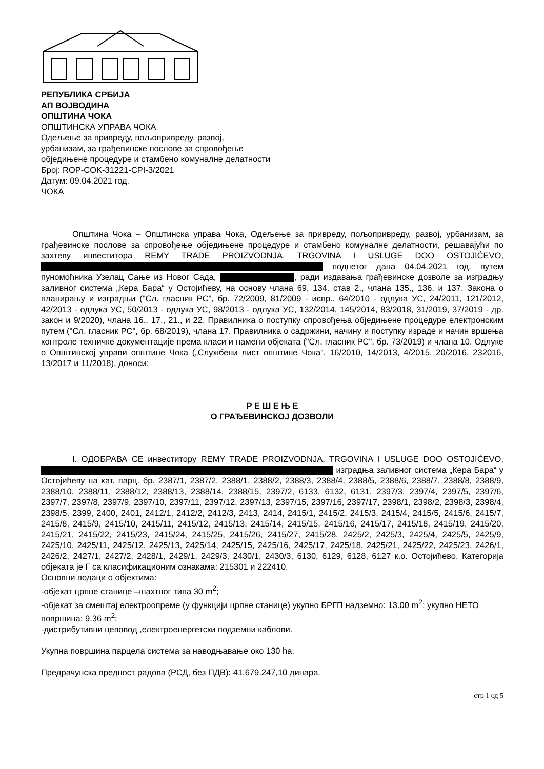РЕПУБЛИКА СРБИЈА
АП ВОЈВОДИНА
ОПШТИНА ЧОКА
ОПШТИНСКА УПРАВА ЧОКА
Одељење за привреду, пољопривреду, развој,
урбанизам, за грађевинске послове за спровођење
обједињене процедуре и стамбено комуналне делатности
Број: ROP-COK-31221-CPI-3/2021
Датум: 09.04.2021 год.
ЧОКА
Општина Чока – Општинска управа Чока, Одељење за привреду, пољопривреду, развој, урбанизам, за грађевинске послове за спровођење обједињене процедуре и стамбено комуналне делатности, решавајући по захтеву инвеститора REMY TRADE PROIZVODNJA, TRGOVINA I USLUGE DOO OSTOJIĆEVO, поднетог дана 04.04.2021 год. путем пуномоћника Узелац Сање из Новог Сада, , ради издавања грађевинске дозволе за изградњу заливног система „Кера Бара“ у Остојићеву, на основу члана 69, 134. став 2., члана 135., 136. и 137. Закона о планирању и изградњи ("Сл. гласник РС", бр. 72/2009, 81/2009 - испр., 64/2010 - одлука УС, 24/2011, 121/2012, 42/2013 - одлука УС, 50/2013 - одлука УС, 98/2013 - одлука УС, 132/2014, 145/2014, 83/2018, 31/2019, 37/2019 - др. закон и 9/2020), члана 16., 17., 21., и 22. Правилника о поступку спровођења обједињене процедуре електронским путем ("Сл. гласник РС", бр. 68/2019), члана 17. Правилника о садржини, начину и поступку израде и начин вршења контроле техничке документације према класи и намени објеката ("Сл. гласник РС", бр. 73/2019) и члана 10. Одлуке о Општинској управи општине Чока („Службени лист општине Чока“, 16/2010, 14/2013, 4/2015, 20/2016, 232016, 13/2017 и 11/2018), доноси:
Р Е Ш Е Њ Е
О ГРАЂЕВИНСКОЈ ДОЗВОЛИ
I. ОДОБРАВА СЕ инвеститору REMY TRADE PROIZVODNJA, TRGOVINA I USLUGE DOO OSTOJIĆEVO, изградња заливног система „Кера Бара“ у Остојићеву на кат. парц. бр. 2387/1, 2387/2, 2388/1, 2388/2, 2388/3, 2388/4, 2388/5, 2388/6, 2388/7, 2388/8, 2388/9, 2388/10, 2388/11, 2388/12, 2388/13, 2388/14, 2388/15, 2397/2, 6133, 6132, 6131, 2397/3, 2397/4, 2397/5, 2397/6, 2397/7, 2397/8, 2397/9, 2397/10, 2397/11, 2397/12, 2397/13, 2397/15, 2397/16, 2397/17, 2398/1, 2398/2, 2398/3, 2398/4, 2398/5, 2399, 2400, 2401, 2412/1, 2412/2, 2412/3, 2413, 2414, 2415/1, 2415/2, 2415/3, 2415/4, 2415/5, 2415/6, 2415/7, 2415/8, 2415/9, 2415/10, 2415/11, 2415/12, 2415/13, 2415/14, 2415/15, 2415/16, 2415/17, 2415/18, 2415/19, 2415/20, 2415/21, 2415/22, 2415/23, 2415/24, 2415/25, 2415/26, 2415/27, 2415/28, 2425/2, 2425/3, 2425/4, 2425/5, 2425/9, 2425/10, 2425/11, 2425/12, 2425/13, 2425/14, 2425/15, 2425/16, 2425/17, 2425/18, 2425/21, 2425/22, 2425/23, 2426/1, 2426/2, 2427/1, 2427/2, 2428/1, 2429/1, 2429/3, 2430/1, 2430/3, 6130, 6129, 6128, 6127 к.о. Остојићево. Категорија објеката је Г са класификационим ознакама: 215301 и 222410.
Основни подаци о објектима:
-објекат црпне станице –шахтног типа 30 m<sup>2</sup>;
-објекат за смештај електроопреме (у функцији црпне станице) укупно БРГП надземно: 13.00 m<sup>2</sup>; укупно НЕТО површина: 9.36 m<sup>2</sup>;
-дистрибутивни цевовод ,електроенергетски подземни каблови.
Укупна површина парцела система за наводњавање око 130 ha.
Предрачунска вредност радова (РСД, без ПДВ): 41.679.247,10 динара.
стр 1 од 5